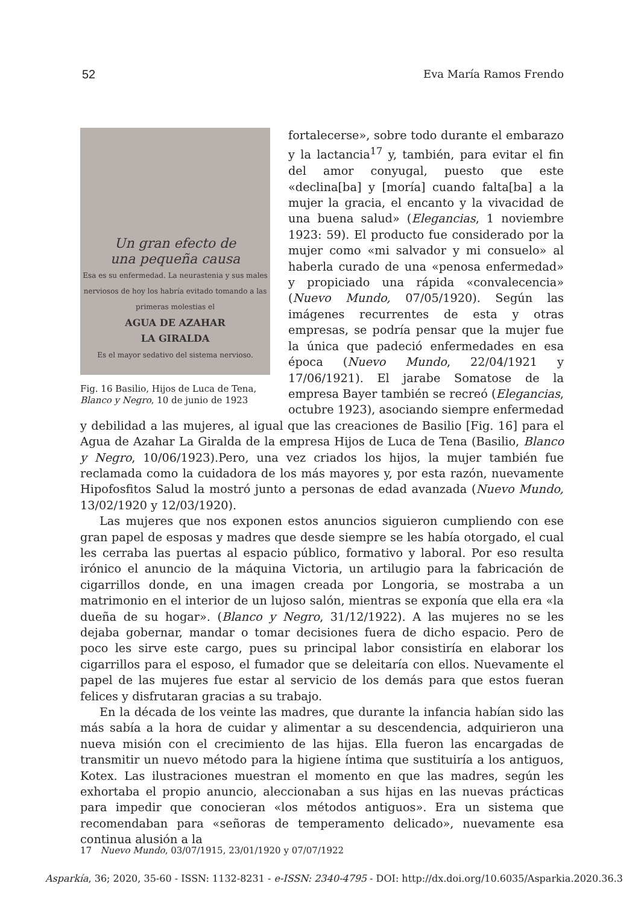52 Eva María Ramos Frendo
Un gran efecto de
una pequeña causa
Esa es su enfermedad. La neurastenia y sus males nerviosos de hoy los habría evitado tomando a las primeras molestias el
AGUA DE AZAHAR
LA GIRALDA
Es el mayor sedativo del sistema nervioso.
Fig. 16 Basilio, Hijos de Luca de Tena, Blanco y Negro, 10 de junio de 1923
fortalecerse», sobre todo durante el embarazo y la lactancia<sup>17</sup> y, también, para evitar el fin del amor conyugal, puesto que este «declina[ba] y [moría] cuando falta[ba] a la mujer la gracia, el encanto y la vivacidad de una buena salud» (Elegancias, 1 noviembre 1923: 59). El producto fue considerado por la mujer como «mi salvador y mi consuelo» al haberla curado de una «penosa enfermedad» y propiciado una rápida «convalecencia» (Nuevo Mundo, 07/05/1920). Según las imágenes recurrentes de esta y otras empresas, se podría pensar que la mujer fue la única que padeció enfermedades en esa época (Nuevo Mundo, 22/04/1921 y 17/06/1921). El jarabe Somatose de la empresa Bayer también se recreó (Elegancias, octubre 1923), asociando siempre enfermedad y debilidad a las mujeres, al igual que las creaciones de Basilio [Fig. 16] para el Agua de Azahar La Giralda de la empresa Hijos de Luca de Tena (Basilio, Blanco y Negro, 10/06/1923).Pero, una vez criados los hijos, la mujer también fue reclamada como la cuidadora de los más mayores y, por esta razón, nuevamente Hipofosfitos Salud la mostró junto a personas de edad avanzada (Nuevo Mundo, 13/02/1920 y 12/03/1920).
Las mujeres que nos exponen estos anuncios siguieron cumpliendo con ese gran papel de esposas y madres que desde siempre se les había otorgado, el cual les cerraba las puertas al espacio público, formativo y laboral. Por eso resulta irónico el anuncio de la máquina Victoria, un artilugio para la fabricación de cigarrillos donde, en una imagen creada por Longoria, se mostraba a un matrimonio en el interior de un lujoso salón, mientras se exponía que ella era «la dueña de su hogar». (Blanco y Negro, 31/12/1922). A las mujeres no se les dejaba gobernar, mandar o tomar decisiones fuera de dicho espacio. Pero de poco les sirve este cargo, pues su principal labor consistiría en elaborar los cigarrillos para el esposo, el fumador que se deleitaría con ellos. Nuevamente el papel de las mujeres fue estar al servicio de los demás para que estos fueran felices y disfrutaran gracias a su trabajo.
En la década de los veinte las madres, que durante la infancia habían sido las más sabía a la hora de cuidar y alimentar a su descendencia, adquirieron una nueva misión con el crecimiento de las hijas. Ella fueron las encargadas de transmitir un nuevo método para la higiene íntima que sustituiría a los antiguos, Kotex. Las ilustraciones muestran el momento en que las madres, según les exhortaba el propio anuncio, aleccionaban a sus hijas en las nuevas prácticas para impedir que conocieran «los métodos antiguos». Era un sistema que recomendaban para «señoras de temperamento delicado», nuevamente esa continua alusión a la
17 Nuevo Mundo, 03/07/1915, 23/01/1920 y 07/07/1922
Asparkía, 36; 2020, 35-60 - ISSN: 1132-8231 - e-ISSN: 2340-4795 - DOI: http://dx.doi.org/10.6035/Asparkia.2020.36.3